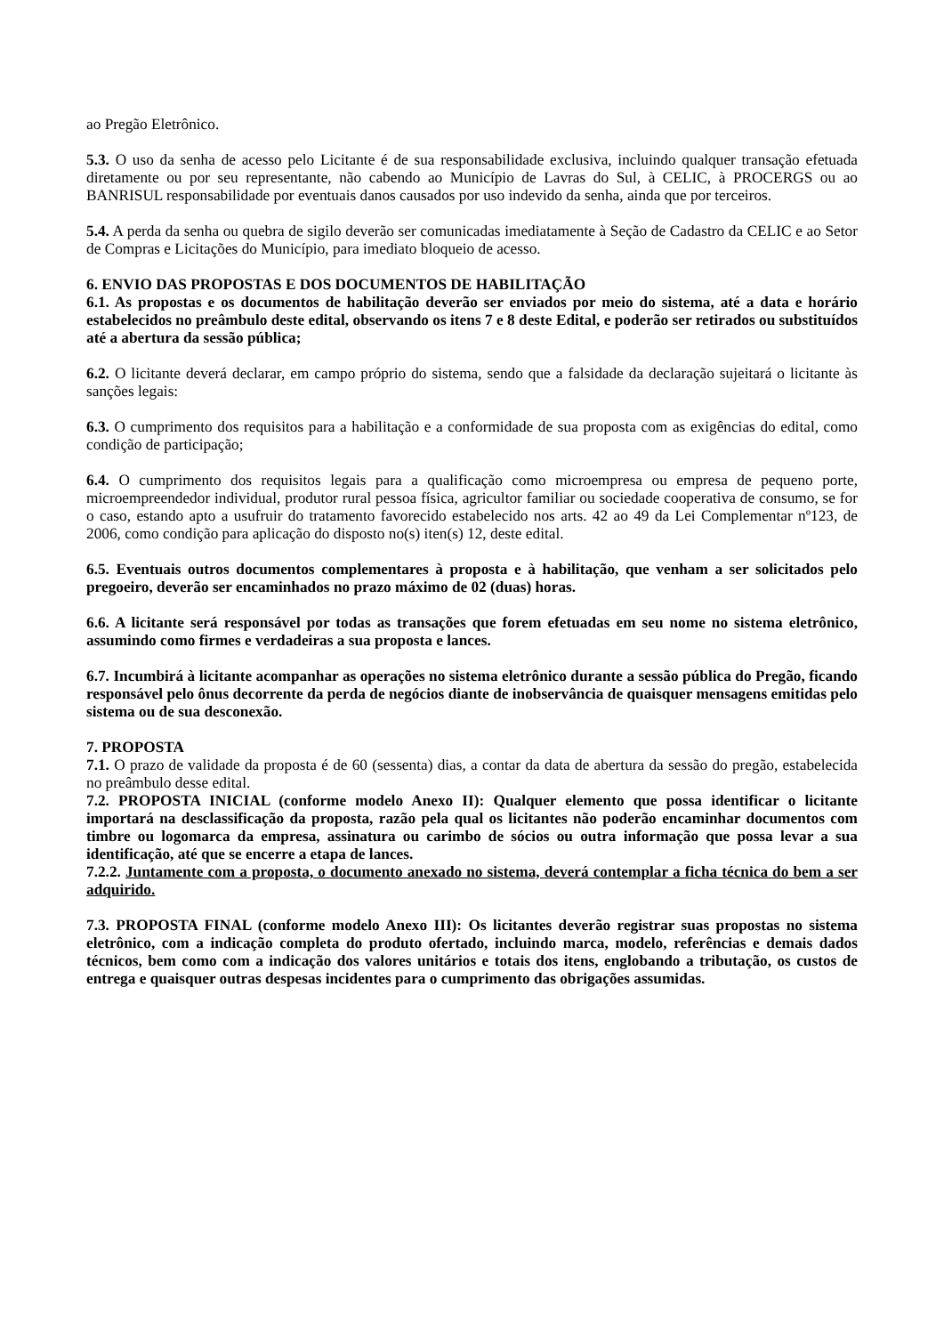ao Pregão Eletrônico.
5.3. O uso da senha de acesso pelo Licitante é de sua responsabilidade exclusiva, incluindo qualquer transação efetuada diretamente ou por seu representante, não cabendo ao Município de Lavras do Sul, à CELIC, à PROCERGS ou ao BANRISUL responsabilidade por eventuais danos causados por uso indevido da senha, ainda que por terceiros.
5.4. A perda da senha ou quebra de sigilo deverão ser comunicadas imediatamente à Seção de Cadastro da CELIC e ao Setor de Compras e Licitações do Município, para imediato bloqueio de acesso.
6. ENVIO DAS PROPOSTAS E DOS DOCUMENTOS DE HABILITAÇÃO
6.1. As propostas e os documentos de habilitação deverão ser enviados por meio do sistema, até a data e horário estabelecidos no preâmbulo deste edital, observando os itens 7 e 8 deste Edital, e poderão ser retirados ou substituídos até a abertura da sessão pública;
6.2. O licitante deverá declarar, em campo próprio do sistema, sendo que a falsidade da declaração sujeitará o licitante às sanções legais:
6.3. O cumprimento dos requisitos para a habilitação e a conformidade de sua proposta com as exigências do edital, como condição de participação;
6.4. O cumprimento dos requisitos legais para a qualificação como microempresa ou empresa de pequeno porte, microempreendedor individual, produtor rural pessoa física, agricultor familiar ou sociedade cooperativa de consumo, se for o caso, estando apto a usufruir do tratamento favorecido estabelecido nos arts. 42 ao 49 da Lei Complementar nº123, de 2006, como condição para aplicação do disposto no(s) iten(s) 12, deste edital.
6.5. Eventuais outros documentos complementares à proposta e à habilitação, que venham a ser solicitados pelo pregoeiro, deverão ser encaminhados no prazo máximo de 02 (duas) horas.
6.6. A licitante será responsável por todas as transações que forem efetuadas em seu nome no sistema eletrônico, assumindo como firmes e verdadeiras a sua proposta e lances.
6.7. Incumbirá à licitante acompanhar as operações no sistema eletrônico durante a sessão pública do Pregão, ficando responsável pelo ônus decorrente da perda de negócios diante de inobservância de quaisquer mensagens emitidas pelo sistema ou de sua desconexão.
7. PROPOSTA
7.1. O prazo de validade da proposta é de 60 (sessenta) dias, a contar da data de abertura da sessão do pregão, estabelecida no preâmbulo desse edital.
7.2. PROPOSTA INICIAL (conforme modelo Anexo II): Qualquer elemento que possa identificar o licitante importará na desclassificação da proposta, razão pela qual os licitantes não poderão encaminhar documentos com timbre ou logomarca da empresa, assinatura ou carimbo de sócios ou outra informação que possa levar a sua identificação, até que se encerre a etapa de lances.
7.2.2. Juntamente com a proposta, o documento anexado no sistema, deverá contemplar a ficha técnica do bem a ser adquirido.
7.3. PROPOSTA FINAL (conforme modelo Anexo III): Os licitantes deverão registrar suas propostas no sistema eletrônico, com a indicação completa do produto ofertado, incluindo marca, modelo, referências e demais dados técnicos, bem como com a indicação dos valores unitários e totais dos itens, englobando a tributação, os custos de entrega e quaisquer outras despesas incidentes para o cumprimento das obrigações assumidas.